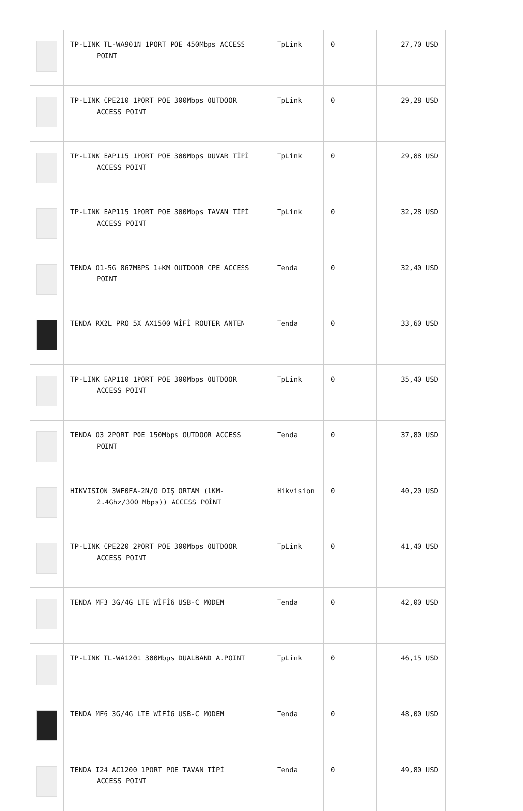| | TP-LINK TL-WA901N 1PORT POE 450Mbps ACCESS POINT | TpLink | 0 | 27,70 USD |
| | TP-LINK CPE210 1PORT POE 300Mbps OUTDOOR ACCESS POINT | TpLink | 0 | 29,28 USD |
| | TP-LINK EAP115 1PORT POE 300Mbps DUVAR TİPİ ACCESS POINT | TpLink | 0 | 29,88 USD |
| | TP-LINK EAP115 1PORT POE 300Mbps TAVAN TİPİ ACCESS POINT | TpLink | 0 | 32,28 USD |
| | TENDA O1-5G 867MBPS 1+KM OUTDOOR CPE ACCESS POINT | Tenda | 0 | 32,40 USD |
| | TENDA RX2L PRO 5X AX1500 WİFİ ROUTER ANTEN | Tenda | 0 | 33,60 USD |
| | TP-LINK EAP110 1PORT POE 300Mbps OUTDOOR ACCESS POINT | TpLink | 0 | 35,40 USD |
| | TENDA O3 2PORT POE 150Mbps OUTDOOR ACCESS POINT | Tenda | 0 | 37,80 USD |
| | HIKVISION 3WF0FA-2N/O DIŞ ORTAM (1KM- 2.4Ghz/300 Mbps)) ACCESS POİNT | Hikvision | 0 | 40,20 USD |
| | TP-LINK CPE220 2PORT POE 300Mbps OUTDOOR ACCESS POINT | TpLink | 0 | 41,40 USD |
| | TENDA MF3 3G/4G LTE WİFİ6 USB-C MODEM | Tenda | 0 | 42,00 USD |
| | TP-LINK TL-WA1201 300Mbps DUALBAND A.POINT | TpLink | 0 | 46,15 USD |
| | TENDA MF6 3G/4G LTE WİFİ6 USB-C MODEM | Tenda | 0 | 48,00 USD |
| | TENDA I24 AC1200 1PORT POE TAVAN TİPİ ACCESS POINT | Tenda | 0 | 49,80 USD |